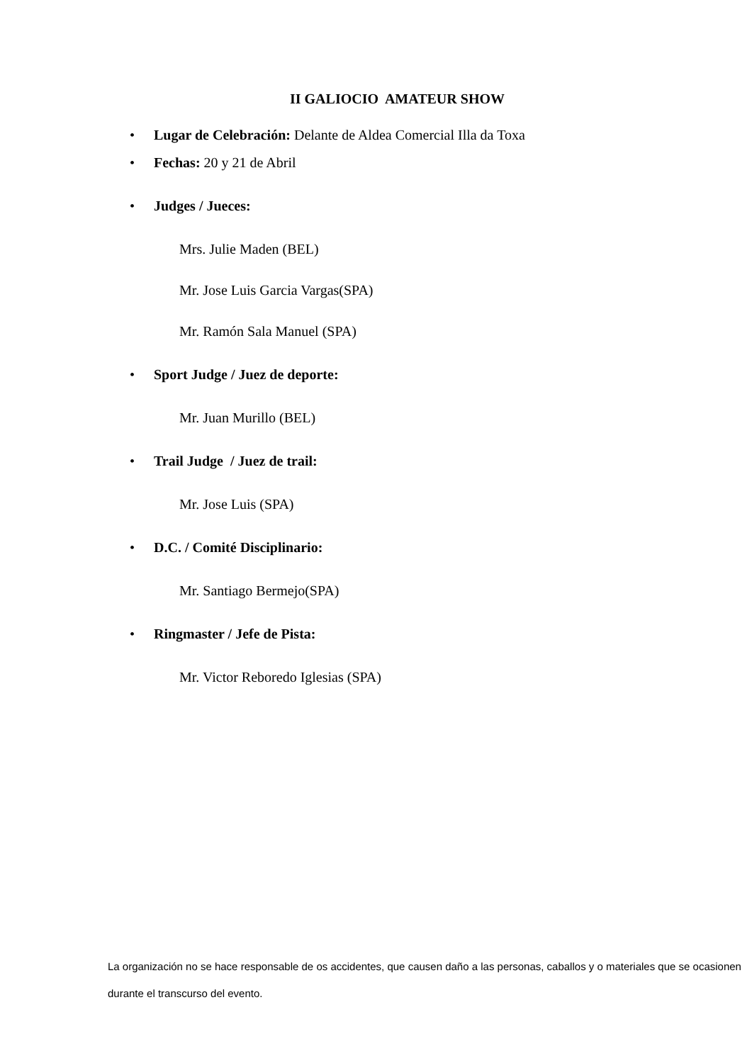II GALIOCIO AMATEUR SHOW
• Lugar de Celebración: Delante de Aldea Comercial Illa da Toxa
• Fechas: 20 y 21 de Abril
• Judges / Jueces:
Mrs. Julie Maden (BEL)
Mr. Jose Luis Garcia Vargas(SPA)
Mr. Ramón Sala Manuel (SPA)
• Sport Judge / Juez de deporte:
Mr. Juan Murillo (BEL)
• Trail Judge / Juez de trail:
Mr. Jose Luis (SPA)
• D.C. / Comité Disciplinario:
Mr. Santiago Bermejo(SPA)
• Ringmaster / Jefe de Pista:
Mr. Victor Reboredo Iglesias (SPA)
La organización no se hace responsable de os accidentes, que causen daño a las personas, caballos y o materiales que se ocasionen durante el transcurso del evento.